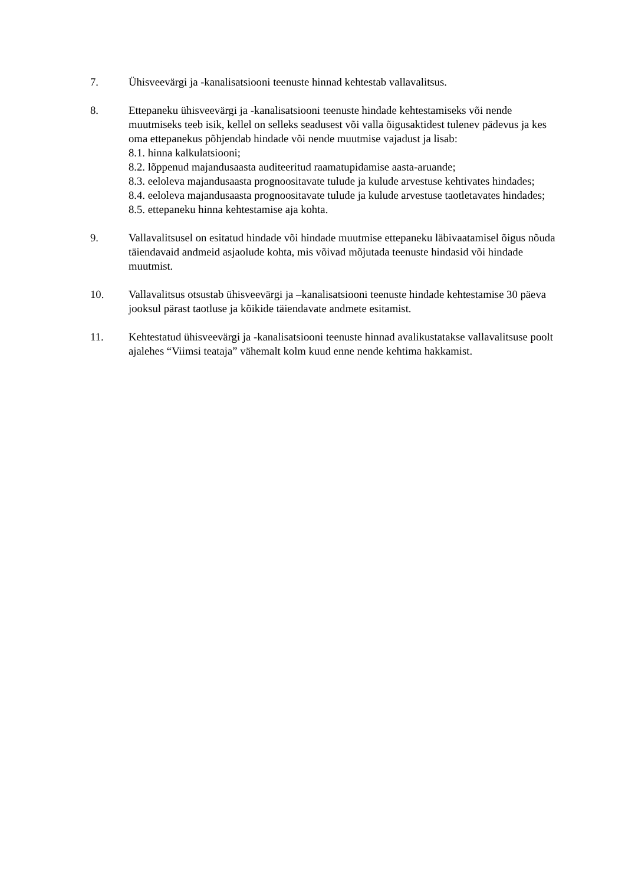7. Ühisveevärgi ja -kanalisatsiooni teenuste hinnad kehtestab vallavalitsus.
8. Ettepaneku ühisveevärgi ja -kanalisatsiooni teenuste hindade kehtestamiseks või nende muutmiseks teeb isik, kellel on selleks seadusest või valla õigusaktidest tulenev pädevus ja kes oma ettepanekus põhjendab hindade või nende muutmise vajadust ja lisab:
8.1. hinna kalkulatsiooni;
8.2. lõppenud majandusaasta auditeeritud raamatupidamise aasta-aruande;
8.3. eeloleva majandusaasta prognoositavate tulude ja kulude arvestuse kehtivates hindades;
8.4. eeloleva majandusaasta prognoositavate tulude ja kulude arvestuse taotletavates hindades;
8.5. ettepaneku hinna kehtestamise aja kohta.
9. Vallavalitsusel on esitatud hindade või hindade muutmise ettepaneku läbivaatamisel õigus nõuda täiendavaid andmeid asjaolude kohta, mis võivad mõjutada teenuste hindasid või hindade muutmist.
10. Vallavalitsus otsustab ühisveevärgi ja –kanalisatsiooni teenuste hindade kehtestamise 30 päeva jooksul pärast taotluse ja kõikide täiendavate andmete esitamist.
11. Kehtestatud ühisveevärgi ja -kanalisatsiooni teenuste hinnad avalikustatakse vallavalitsuse poolt ajalehes “Viimsi teataja” vähemalt kolm kuud enne nende kehtima hakkamist.